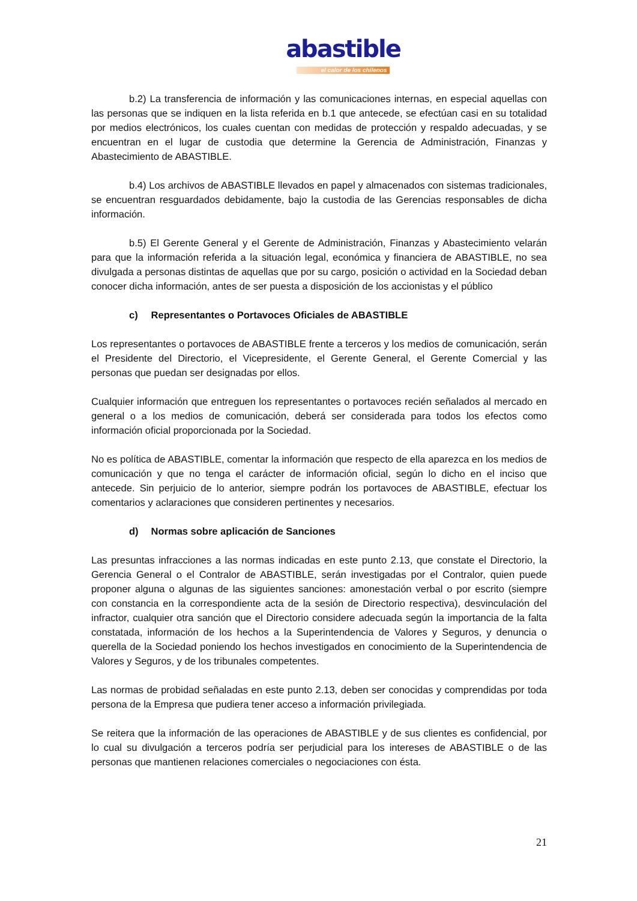abastible
el calor de los chilenos
b.2) La transferencia de información y las comunicaciones internas, en especial aquellas con las personas que se indiquen en la lista referida en b.1 que antecede, se efectúan casi en su totalidad por medios electrónicos, los cuales cuentan con medidas de protección y respaldo adecuadas, y se encuentran en el lugar de custodia que determine la Gerencia de Administración, Finanzas y Abastecimiento de ABASTIBLE.
b.4) Los archivos de ABASTIBLE llevados en papel y almacenados con sistemas tradicionales, se encuentran resguardados debidamente, bajo la custodia de las Gerencias responsables de dicha información.
b.5) El Gerente General y el Gerente de Administración, Finanzas y Abastecimiento velarán para que la información referida a la situación legal, económica y financiera de ABASTIBLE, no sea divulgada a personas distintas de aquellas que por su cargo, posición o actividad en la Sociedad deban conocer dicha información, antes de ser puesta a disposición de los accionistas y el público
c) Representantes o Portavoces Oficiales de ABASTIBLE
Los representantes o portavoces de ABASTIBLE frente a terceros y los medios de comunicación, serán el Presidente del Directorio, el Vicepresidente, el Gerente General, el Gerente Comercial y las personas que puedan ser designadas por ellos.
Cualquier información que entreguen los representantes o portavoces recién señalados al mercado en general o a los medios de comunicación, deberá ser considerada para todos los efectos como información oficial proporcionada por la Sociedad.
No es política de ABASTIBLE, comentar la información que respecto de ella aparezca en los medios de comunicación y que no tenga el carácter de información oficial, según lo dicho en el inciso que antecede. Sin perjuicio de lo anterior, siempre podrán los portavoces de ABASTIBLE, efectuar los comentarios y aclaraciones que consideren pertinentes y necesarios.
d) Normas sobre aplicación de Sanciones
Las presuntas infracciones a las normas indicadas en este punto 2.13, que constate el Directorio, la Gerencia General o el Contralor de ABASTIBLE, serán investigadas por el Contralor, quien puede proponer alguna o algunas de las siguientes sanciones: amonestación verbal o por escrito (siempre con constancia en la correspondiente acta de la sesión de Directorio respectiva), desvinculación del infractor, cualquier otra sanción que el Directorio considere adecuada según la importancia de la falta constatada, información de los hechos a la Superintendencia de Valores y Seguros, y denuncia o querella de la Sociedad poniendo los hechos investigados en conocimiento de la Superintendencia de Valores y Seguros, y de los tribunales competentes.
Las normas de probidad señaladas en este punto 2.13, deben ser conocidas y comprendidas por toda persona de la Empresa que pudiera tener acceso a información privilegiada.
Se reitera que la información de las operaciones de ABASTIBLE y de sus clientes es confidencial, por lo cual su divulgación a terceros podría ser perjudicial para los intereses de ABASTIBLE o de las personas que mantienen relaciones comerciales o negociaciones con ésta.
21